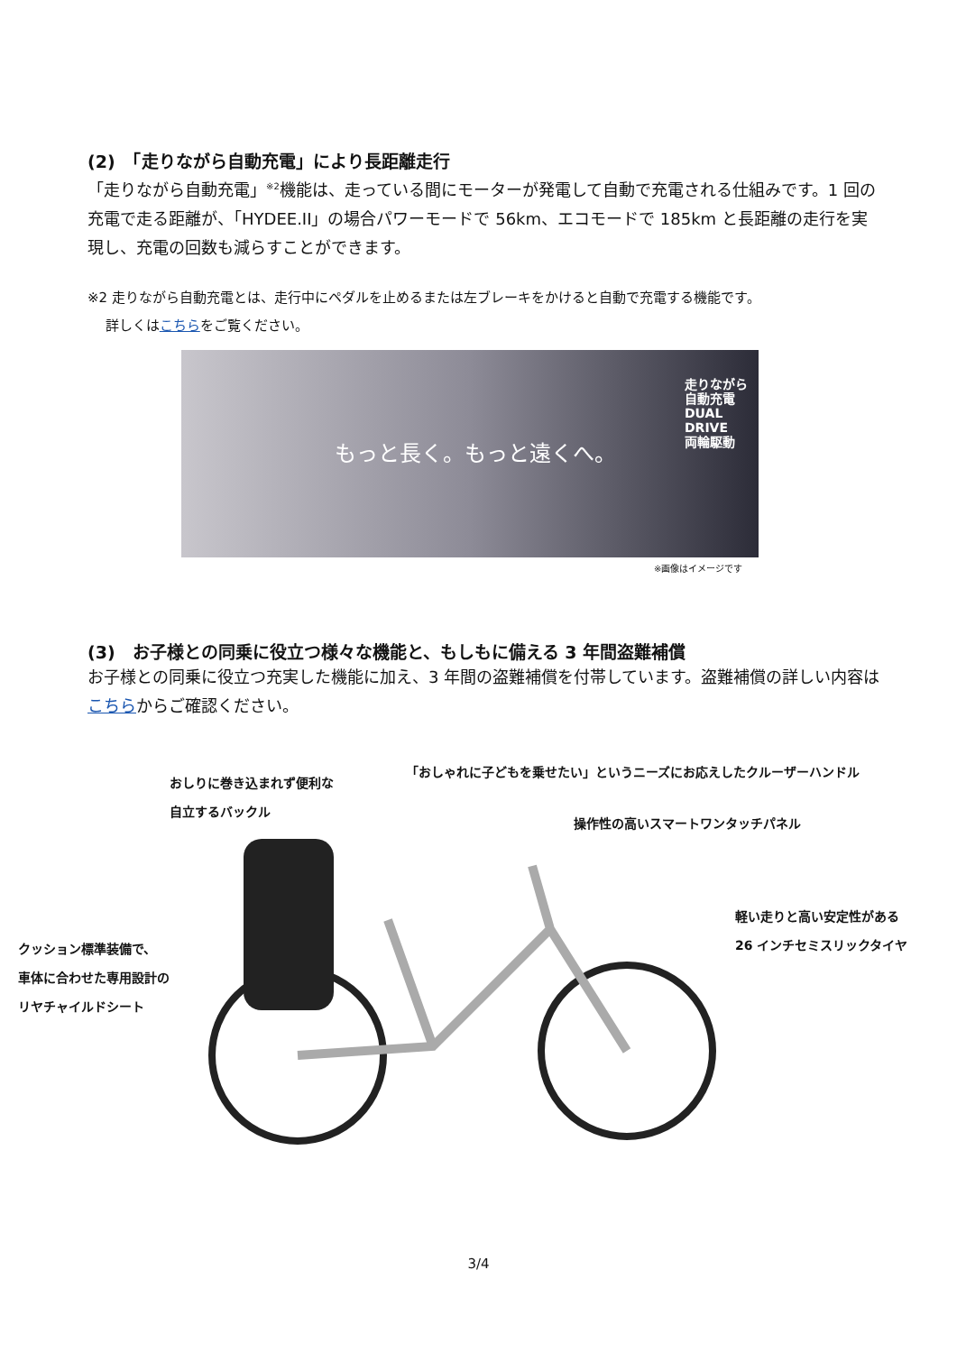(2)　「走りながら自動充電」により長距離走行
「走りながら自動充電」<sup>※2</sup>機能は、走っている間にモーターが発電して自動で充電される仕組みです。1 回の充電で走る距離が、「HYDEE.II」の場合パワーモードで 56km、エコモードで 185km と長距離の走行を実現し、充電の回数も減らすことができます。
※2 走りながら自動充電とは、走行中にペダルを止めるまたは左ブレーキをかけると自動で充電する機能です。
　 詳しくはこちらをご覧ください。
走りながら
自動充電
DUAL
DRIVE
両輪駆動
もっと長く。もっと遠くへ。
※画像はイメージです
(3)　お子様との同乗に役立つ様々な機能と、もしもに備える 3 年間盗難補償
お子様との同乗に役立つ充実した機能に加え、3 年間の盗難補償を付帯しています。盗難補償の詳しい内容はこちらからご確認ください。
おしりに巻き込まれず便利な
自立するバックル
「おしゃれに子どもを乗せたい」というニーズにお応えしたクルーザーハンドル
操作性の高いスマートワンタッチパネル
軽い走りと高い安定性がある
26 インチセミスリックタイヤ
クッション標準装備で、
車体に合わせた専用設計の
リヤチャイルドシート
3/4